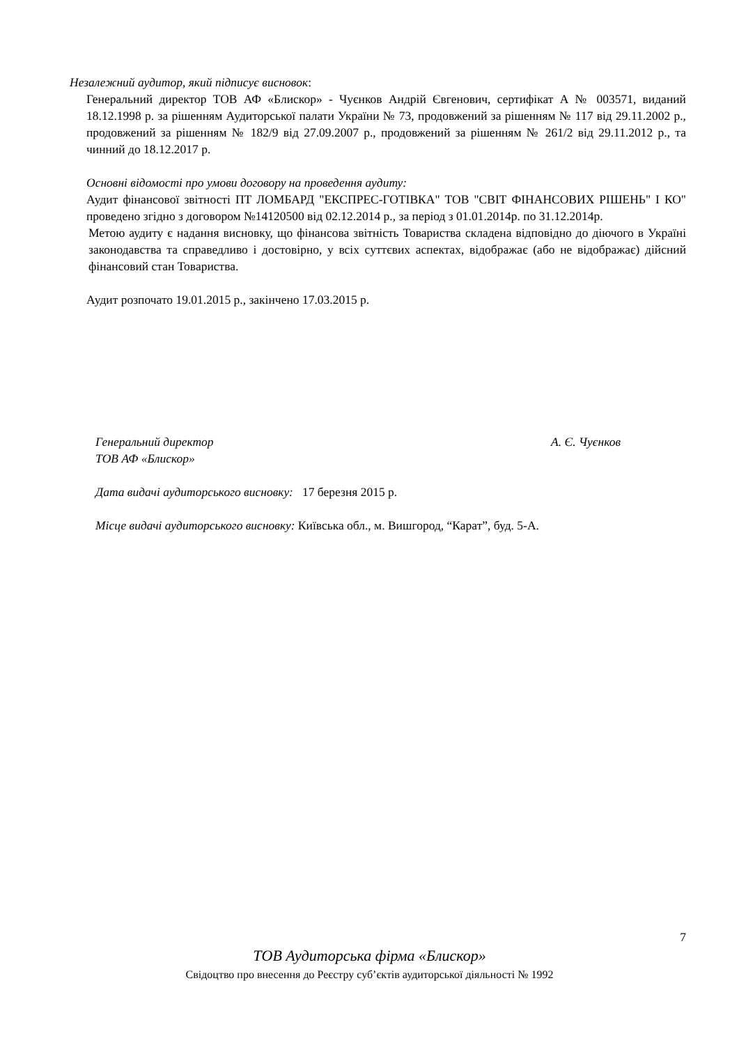Незалежний аудитор, який підписує висновок:
Генеральний директор ТОВ АФ «Блискор» - Чуєнков Андрій Євгенович, сертифікат А № 003571, виданий 18.12.1998 р. за рішенням Аудиторської палати України № 73, продовжений за рішенням № 117 від 29.11.2002 р., продовжений за рішенням № 182/9 від 27.09.2007 р., продовжений за рішенням № 261/2 від 29.11.2012 р., та чинний до 18.12.2017 р.
Основні відомості про умови договору на проведення аудиту:
Аудит фінансової звітності ПТ ЛОМБАРД "ЕКСПРЕС-ГОТІВКА" ТОВ "СВІТ ФІНАНСОВИХ РІШЕНЬ" І КО" проведено згідно з договором №14120500 від 02.12.2014 р., за період з 01.01.2014р. по 31.12.2014р.
Метою аудиту є надання висновку, що фінансова звітність Товариства складена відповідно до діючого в Україні законодавства та справедливо і достовірно, у всіх суттєвих аспектах, відображає (або не відображає) дійсний фінансовий стан Товариства.
Аудит розпочато 19.01.2015 р., закінчено 17.03.2015 р.
Генеральний директор А. Є. Чуєнков
ТОВ АФ «Блискор»
Дата видачі аудиторського висновку: 17 березня 2015 р.
Місце видачі аудиторського висновку: Київська обл., м. Вишгород, “Карат”, буд. 5-А.
7
ТОВ Аудиторська фірма «Блискор»
Свідоцтво про внесення до Реєстру суб’єктів аудиторської діяльності № 1992